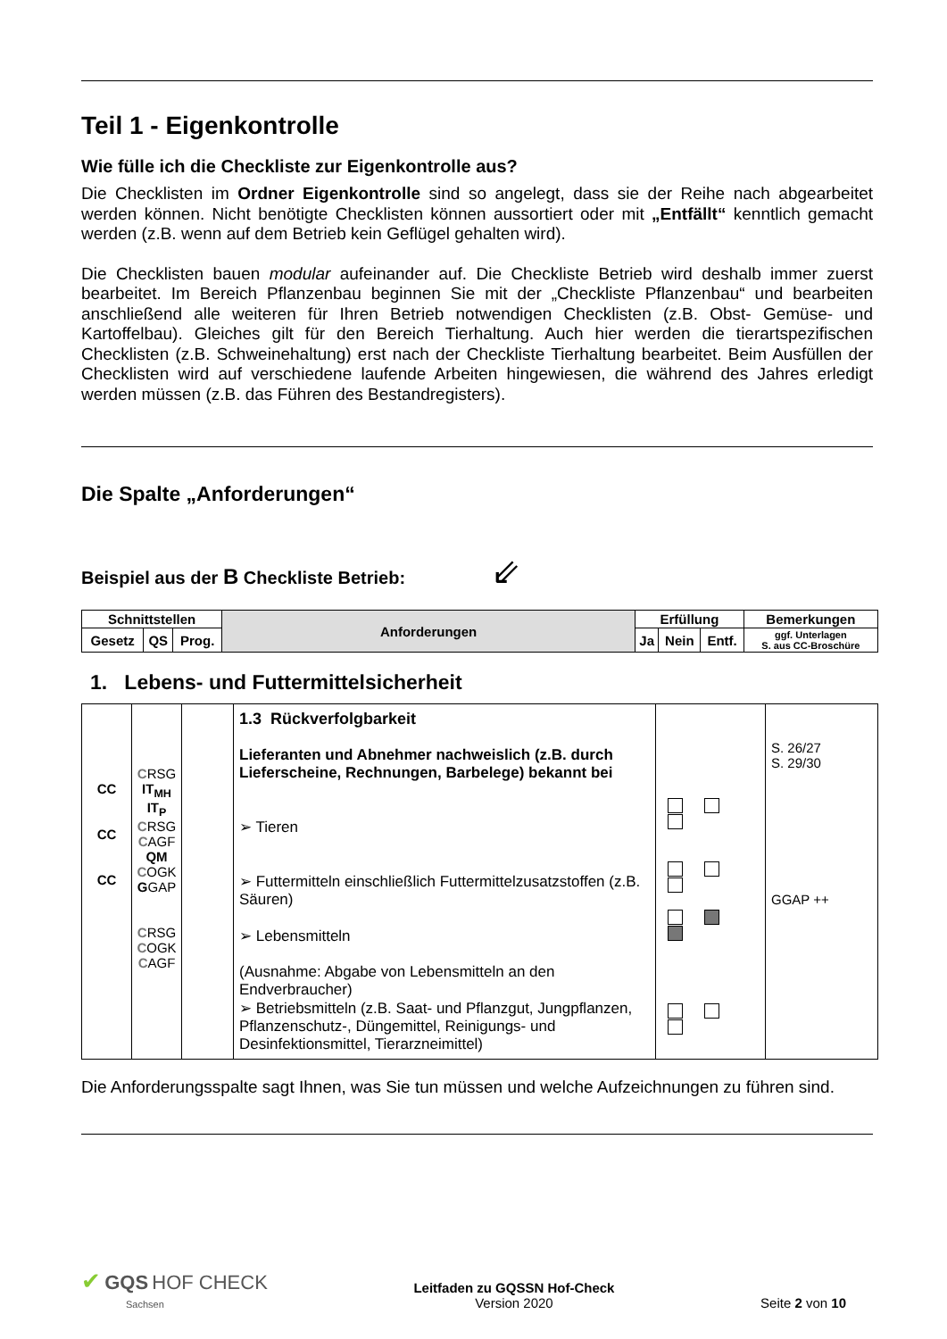Teil 1 - Eigenkontrolle
Wie fülle ich die Checkliste zur Eigenkontrolle aus?
Die Checklisten im Ordner Eigenkontrolle sind so angelegt, dass sie der Reihe nach abgearbeitet werden können. Nicht benötigte Checklisten können aussortiert oder mit „Entfällt“ kenntlich gemacht werden (z.B. wenn auf dem Betrieb kein Geflügel gehalten wird).
Die Checklisten bauen modular aufeinander auf. Die Checkliste Betrieb wird deshalb immer zuerst bearbeitet. Im Bereich Pflanzenbau beginnen Sie mit der „Checkliste Pflanzenbau“ und bearbeiten anschließend alle weiteren für Ihren Betrieb notwendigen Checklisten (z.B. Obst- Gemüse- und Kartoffelbau). Gleiches gilt für den Bereich Tierhaltung. Auch hier werden die tierartspezifischen Checklisten (z.B. Schweinehaltung) erst nach der Checkliste Tierhaltung bearbeitet. Beim Ausfüllen der Checklisten wird auf verschiedene laufende Arbeiten hingewiesen, die während des Jahres erledigt werden müssen (z.B. das Führen des Bestandregisters).
Die Spalte „Anforderungen“
Beispiel aus der B Checkliste Betrieb: ⇙
| Schnittstellen | | | Anforderungen | Erfüllung | | | Bemerkungen |
| --- | --- | --- | --- | --- | --- | --- | --- |
| Gesetz | QS | Prog. | | Ja | Nein | Entf. | ggf. Unterlagen S. aus CC-Broschüre |
1. Lebens- und Futtermittelsicherheit
| CC CC CC | C RSG IT<sub>MH</sub> IT<sub>P</sub> C RSG C AGF QM C OGK G GAP C RSG C OGK C AGF | | 1.3 Rückverfolgbarkeit Lieferanten und Abnehmer nachweislich (z.B. durch Lieferscheine, Rechnungen, Barbelege) bekannt bei ➢ Tieren ➢ Futtermitteln einschließlich Futtermittelzusatzstoffen (z.B. Säuren) ➢ Lebensmitteln (Ausnahme: Abgabe von Lebensmitteln an den Endverbraucher) ➢ Betriebsmitteln (z.B. Saat- und Pflanzgut, Jungpflanzen, Pflanzenschutz-, Düngemittel, Reinigungs- und Desinfektionsmittel, Tierarzneimittel) | | S. 26/27 S. 29/30 GGAP ++ |
Die Anforderungsspalte sagt Ihnen, was Sie tun müssen und welche Aufzeichnungen zu führen sind.
✔ GQS HOF CHECK
Sachsen
Leitfaden zu GQSSN Hof-Check
Version 2020
Seite 2 von 10